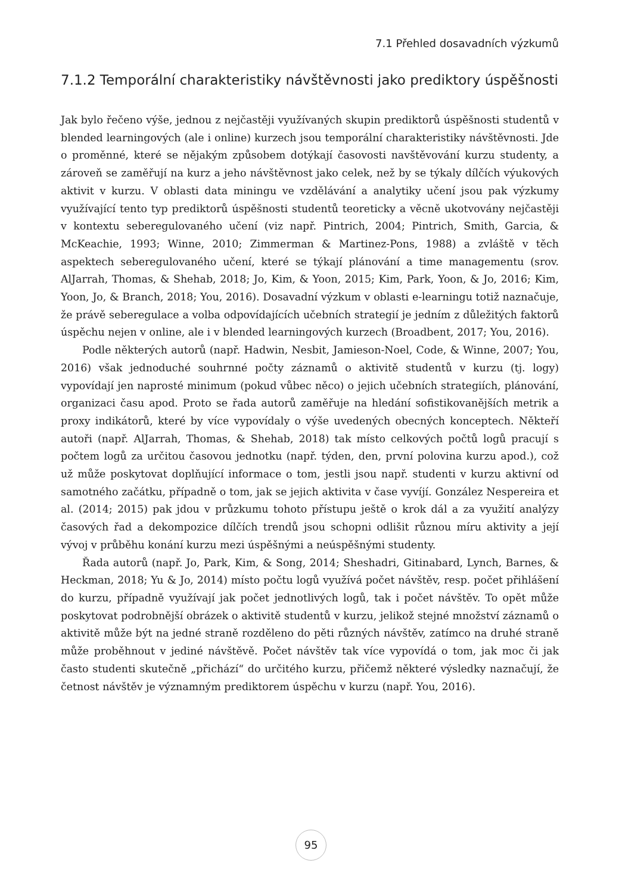7.1 Přehled dosavadních výzkumů
7.1.2 Temporální charakteristiky návštěvnosti jako prediktory úspěšnosti
Jak bylo řečeno výše, jednou z nejčastěji využívaných skupin prediktorů úspěšnosti studentů v blended learningových (ale i online) kurzech jsou temporální charakteristiky návštěvnosti. Jde o proměnné, které se nějakým způsobem dotýkají časovosti navštěvování kurzu studenty, a zároveň se zaměřují na kurz a jeho návštěvnost jako celek, než by se týkaly dílčích výukových aktivit v kurzu. V oblasti data miningu ve vzdělávání a analytiky učení jsou pak výzkumy využívající tento typ prediktorů úspěšnosti studentů teoreticky a věcně ukotvovány nejčastěji v kontextu seberegulovaného učení (viz např. Pintrich, 2004; Pintrich, Smith, Garcia, & McKeachie, 1993; Winne, 2010; Zimmerman & Martinez-Pons, 1988) a zvláště v těch aspektech seberegulovaného učení, které se týkají plánování a time managementu (srov. AlJarrah, Thomas, & Shehab, 2018; Jo, Kim, & Yoon, 2015; Kim, Park, Yoon, & Jo, 2016; Kim, Yoon, Jo, & Branch, 2018; You, 2016). Dosavadní výzkum v oblasti e-learningu totiž naznačuje, že právě seberegulace a volba odpovídajících učebních strategií je jedním z důležitých faktorů úspěchu nejen v online, ale i v blended learningových kurzech (Broadbent, 2017; You, 2016).
Podle některých autorů (např. Hadwin, Nesbit, Jamieson-Noel, Code, & Winne, 2007; You, 2016) však jednoduché souhrnné počty záznamů o aktivitě studentů v kurzu (tj. logy) vypovídají jen naprosté minimum (pokud vůbec něco) o jejich učebních strategiích, plánování, organizaci času apod. Proto se řada autorů zaměřuje na hledání sofistikovanějších metrik a proxy indikátorů, které by více vypovídaly o výše uvedených obecných konceptech. Někteří autoři (např. AlJarrah, Thomas, & Shehab, 2018) tak místo celkových počtů logů pracují s počtem logů za určitou časovou jednotku (např. týden, den, první polovina kurzu apod.), což už může poskytovat doplňující informace o tom, jestli jsou např. studenti v kurzu aktivní od samotného začátku, případně o tom, jak se jejich aktivita v čase vyvíjí. González Nespereira et al. (2014; 2015) pak jdou v průzkumu tohoto přístupu ještě o krok dál a za využití analýzy časových řad a dekompozice dílčích trendů jsou schopni odlišit různou míru aktivity a její vývoj v průběhu konání kurzu mezi úspěšnými a neúspěšnými studenty.
Řada autorů (např. Jo, Park, Kim, & Song, 2014; Sheshadri, Gitinabard, Lynch, Barnes, & Heckman, 2018; Yu & Jo, 2014) místo počtu logů využívá počet návštěv, resp. počet přihlášení do kurzu, případně využívají jak počet jednotlivých logů, tak i počet návštěv. To opět může poskytovat podrobnější obrázek o aktivitě studentů v kurzu, jelikož stejné množství záznamů o aktivitě může být na jedné straně rozděleno do pěti různých návštěv, zatímco na druhé straně může proběhnout v jediné návštěvě. Počet návštěv tak více vypovídá o tom, jak moc či jak často studenti skutečně „přichází“ do určitého kurzu, přičemž některé výsledky naznačují, že četnost návštěv je významným prediktorem úspěchu v kurzu (např. You, 2016).
95